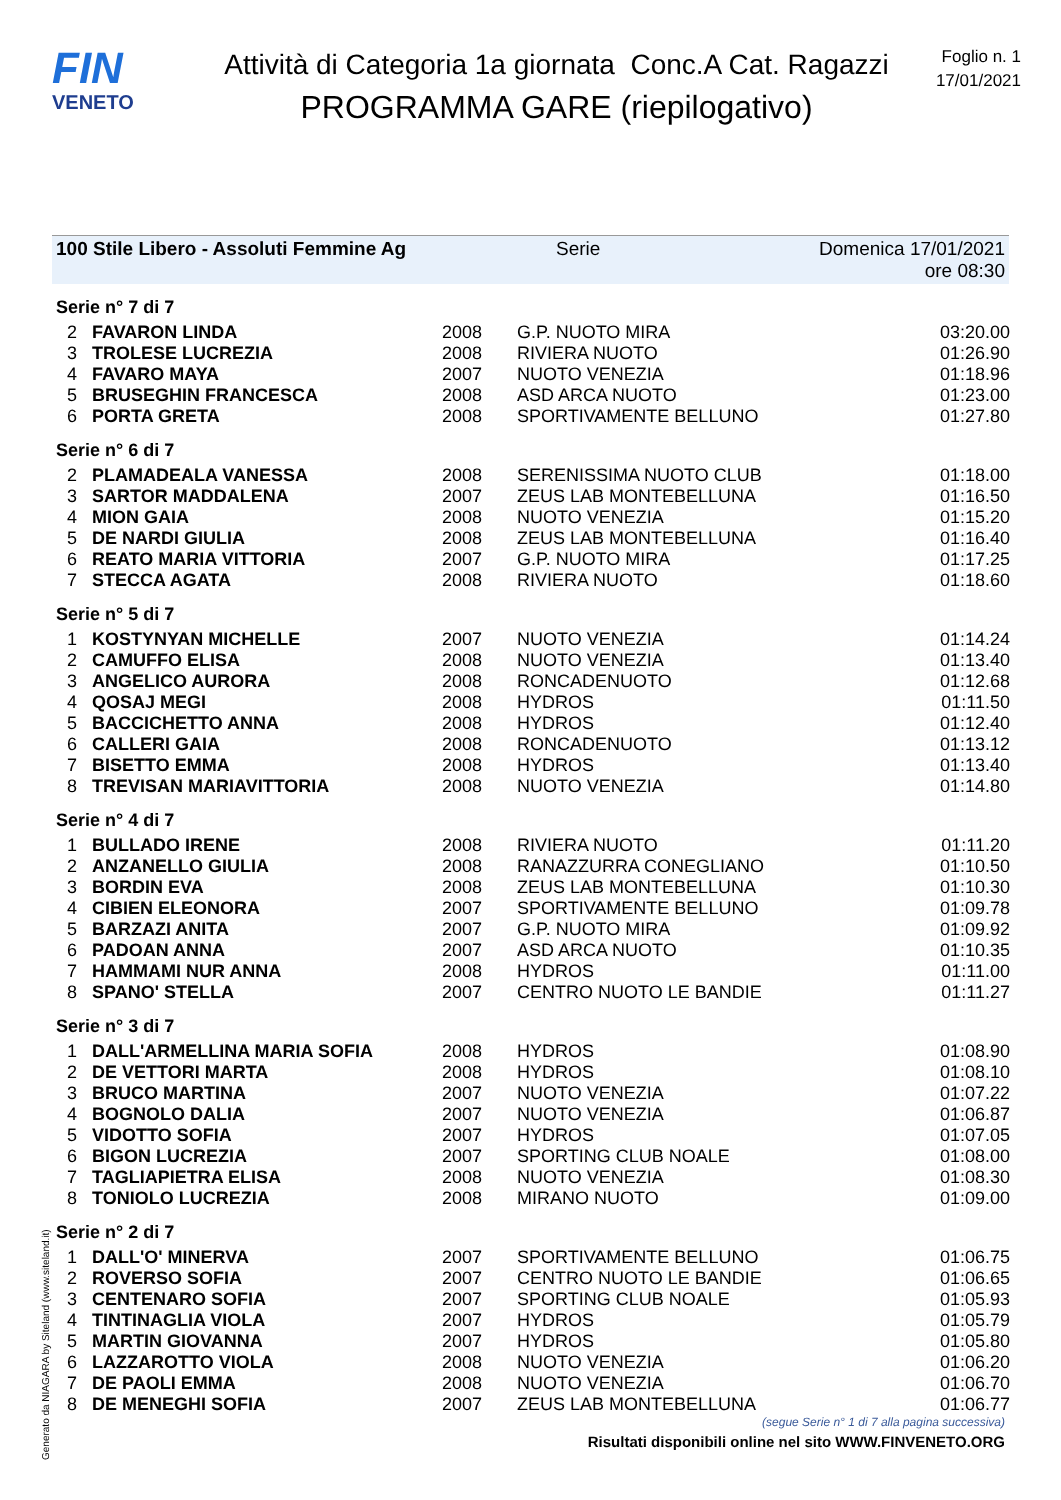FIN
VENETO
Attività di Categoria 1a giornata Conc.A Cat. Ragazzi
PROGRAMMA GARE (riepilogativo)
Foglio n. 1
17/01/2021
100 Stile Libero - Assoluti Femmine Ag Serie Domenica 17/01/2021 ore 08:30
| Serie n° 7 di 7 | | | | |
| 2 | FAVARON LINDA | 2008 | G.P. NUOTO MIRA | 03:20.00 |
| 3 | TROLESE LUCREZIA | 2008 | RIVIERA NUOTO | 01:26.90 |
| 4 | FAVARO MAYA | 2007 | NUOTO VENEZIA | 01:18.96 |
| 5 | BRUSEGHIN FRANCESCA | 2008 | ASD ARCA NUOTO | 01:23.00 |
| 6 | PORTA GRETA | 2008 | SPORTIVAMENTE BELLUNO | 01:27.80 |
| Serie n° 6 di 7 | | | | |
| 2 | PLAMADEALA VANESSA | 2008 | SERENISSIMA NUOTO CLUB | 01:18.00 |
| 3 | SARTOR MADDALENA | 2007 | ZEUS LAB MONTEBELLUNA | 01:16.50 |
| 4 | MION GAIA | 2008 | NUOTO VENEZIA | 01:15.20 |
| 5 | DE NARDI GIULIA | 2008 | ZEUS LAB MONTEBELLUNA | 01:16.40 |
| 6 | REATO MARIA VITTORIA | 2007 | G.P. NUOTO MIRA | 01:17.25 |
| 7 | STECCA AGATA | 2008 | RIVIERA NUOTO | 01:18.60 |
| Serie n° 5 di 7 | | | | |
| 1 | KOSTYNYAN MICHELLE | 2007 | NUOTO VENEZIA | 01:14.24 |
| 2 | CAMUFFO ELISA | 2008 | NUOTO VENEZIA | 01:13.40 |
| 3 | ANGELICO AURORA | 2008 | RONCADENUOTO | 01:12.68 |
| 4 | QOSAJ MEGI | 2008 | HYDROS | 01:11.50 |
| 5 | BACCICHETTO ANNA | 2008 | HYDROS | 01:12.40 |
| 6 | CALLERI GAIA | 2008 | RONCADENUOTO | 01:13.12 |
| 7 | BISETTO EMMA | 2008 | HYDROS | 01:13.40 |
| 8 | TREVISAN MARIAVITTORIA | 2008 | NUOTO VENEZIA | 01:14.80 |
| Serie n° 4 di 7 | | | | |
| 1 | BULLADO IRENE | 2008 | RIVIERA NUOTO | 01:11.20 |
| 2 | ANZANELLO GIULIA | 2008 | RANAZZURRA CONEGLIANO | 01:10.50 |
| 3 | BORDIN EVA | 2008 | ZEUS LAB MONTEBELLUNA | 01:10.30 |
| 4 | CIBIEN ELEONORA | 2007 | SPORTIVAMENTE BELLUNO | 01:09.78 |
| 5 | BARZAZI ANITA | 2007 | G.P. NUOTO MIRA | 01:09.92 |
| 6 | PADOAN ANNA | 2007 | ASD ARCA NUOTO | 01:10.35 |
| 7 | HAMMAMI NUR ANNA | 2008 | HYDROS | 01:11.00 |
| 8 | SPANO' STELLA | 2007 | CENTRO NUOTO LE BANDIE | 01:11.27 |
| Serie n° 3 di 7 | | | | |
| 1 | DALL'ARMELLINA MARIA SOFIA | 2008 | HYDROS | 01:08.90 |
| 2 | DE VETTORI MARTA | 2008 | HYDROS | 01:08.10 |
| 3 | BRUCO MARTINA | 2007 | NUOTO VENEZIA | 01:07.22 |
| 4 | BOGNOLO DALIA | 2007 | NUOTO VENEZIA | 01:06.87 |
| 5 | VIDOTTO SOFIA | 2007 | HYDROS | 01:07.05 |
| 6 | BIGON LUCREZIA | 2007 | SPORTING CLUB NOALE | 01:08.00 |
| 7 | TAGLIAPIETRA ELISA | 2008 | NUOTO VENEZIA | 01:08.30 |
| 8 | TONIOLO LUCREZIA | 2008 | MIRANO NUOTO | 01:09.00 |
| Serie n° 2 di 7 | | | | |
| 1 | DALL'O' MINERVA | 2007 | SPORTIVAMENTE BELLUNO | 01:06.75 |
| 2 | ROVERSO SOFIA | 2007 | CENTRO NUOTO LE BANDIE | 01:06.65 |
| 3 | CENTENARO SOFIA | 2007 | SPORTING CLUB NOALE | 01:05.93 |
| 4 | TINTINAGLIA VIOLA | 2007 | HYDROS | 01:05.79 |
| 5 | MARTIN GIOVANNA | 2007 | HYDROS | 01:05.80 |
| 6 | LAZZAROTTO VIOLA | 2008 | NUOTO VENEZIA | 01:06.20 |
| 7 | DE PAOLI EMMA | 2008 | NUOTO VENEZIA | 01:06.70 |
| 8 | DE MENEGHI SOFIA | 2007 | ZEUS LAB MONTEBELLUNA | 01:06.77 |
(segue Serie n° 1 di 7 alla pagina successiva)
Generato da NIAGARA by Siteland (www.siteland.it)
Risultati disponibili online nel sito WWW.FINVENETO.ORG